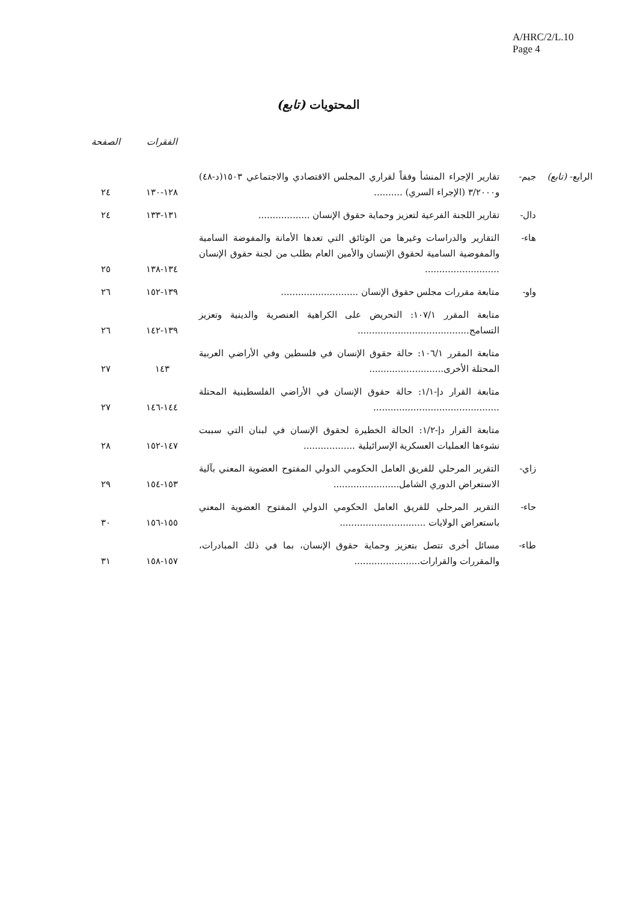A/HRC/2/L.10
Page 4
المحتويات (تابع)
| | | | الفقرات | الصفحة |
| --- | --- | --- | --- | --- |
| الرابع- (تابع) | جيم- | تقارير الإجراء المنشأ وفقاً لقراري المجلس الاقتصادي والاجتماعي ١٥٠٣(د-٤٨) و٣/٢٠٠٠ (الإجراء السري) .......... | ١٢٨-١٣٠ | ٢٤ |
| | دال- | تقارير اللجنة الفرعية لتعزيز وحماية حقوق الإنسان .................. | ١٣١-١٣٣ | ٢٤ |
| | هاء- | التقارير والدراسات وغيرها من الوثائق التي تعدها الأمانة والمفوضة السامية والمفوضية السامية لحقوق الإنسان والأمين العام بطلب من لجنة حقوق الإنسان .......................... | ١٣٤-١٣٨ | ٢٥ |
| | واو- | متابعة مقررات مجلس حقوق الإنسان ........................... | ١٣٩-١٥٢ | ٢٦ |
| | | متابعة المقرر ١٠٧/١: التحريض على الكراهية العنصرية والدينية وتعزيز التسامح....................................... | ١٣٩-١٤٢ | ٢٦ |
| | | متابعة المقرر ١٠٦/١: حالة حقوق الإنسان في فلسطين وفي الأراضي العربية المحتلة الأخرى.......................... | ١٤٣ | ٢٧ |
| | | متابعة القرار دإ-١/١: حالة حقوق الإنسان في الأراضي الفلسطينية المحتلة ............................................ | ١٤٤-١٤٦ | ٢٧ |
| | | متابعة القرار دإ-١/٢: الحالة الخطيرة لحقوق الإنسان في لبنان التي سببت نشوءها العمليات العسكرية الإسرائيلية .................. | ١٤٧-١٥٢ | ٢٨ |
| | زاي- | التقرير المرحلي للفريق العامل الحكومي الدولي المفتوح العضوية المعني بآلية الاستعراض الدوري الشامل....................... | ١٥٣-١٥٤ | ٢٩ |
| | حاء- | التقرير المرحلي للفريق العامل الحكومي الدولي المفتوح العضوية المعني باستعراض الولايات .............................. | ١٥٥-١٥٦ | ٣٠ |
| | طاء- | مسائل أخرى تتصل بتعزيز وحماية حقوق الإنسان، بما في ذلك المبادرات، والمقررات والقرارات....................... | ١٥٧-١٥٨ | ٣١ |